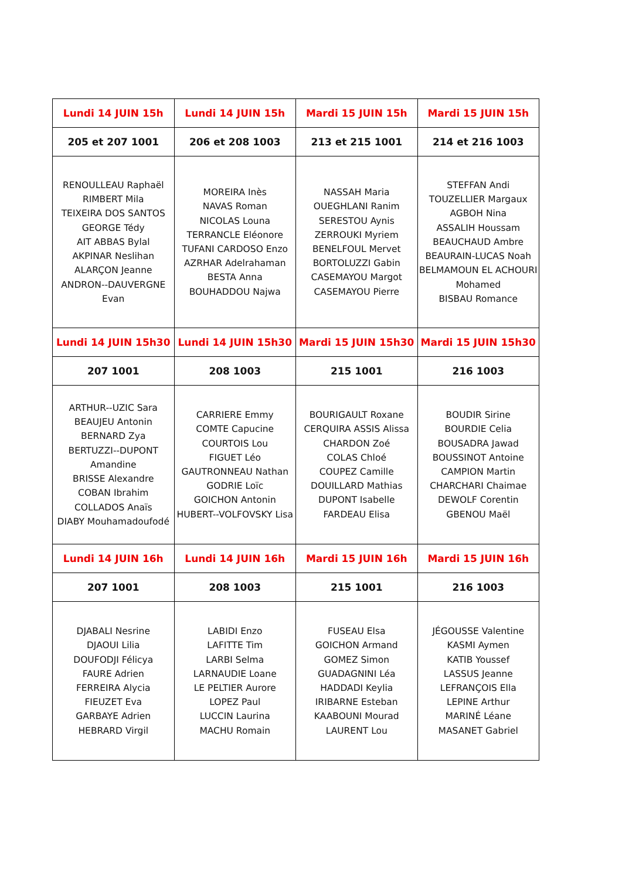| Lundi 14 JUIN 15h | Lundi 14 JUIN 15h | Mardi 15 JUIN 15h | Mardi 15 JUIN 15h |
| 205 et 207 1001 | 206 et 208 1003 | 213 et 215 1001 | 214 et 216 1003 |
| RENOULLEAU Raphaël RIMBERT Mila TEIXEIRA DOS SANTOS GEORGE Tédy AIT ABBAS Bylal AKPINAR Neslihan ALARÇON Jeanne ANDRON--DAUVERGNE Evan | MOREIRA Inès NAVAS Roman NICOLAS Louna TERRANCLE Eléonore TUFANI CARDOSO Enzo AZRHAR Adelrahaman BESTA Anna BOUHADDOU Najwa | NASSAH Maria OUEGHLANI Ranim SERESTOU Aynis ZERROUKI Myriem BENELFOUL Mervet BORTOLUZZI Gabin CASEMAYOU Margot CASEMAYOU Pierre | STEFFAN Andi TOUZELLIER Margaux AGBOH Nina ASSALIH Houssam BEAUCHAUD Ambre BEAURAIN-LUCAS Noah BELMAMOUN EL ACHOURI Mohamed BISBAU Romance |
| Lundi 14 JUIN 15h30 | Lundi 14 JUIN 15h30 | Mardi 15 JUIN 15h30 | Mardi 15 JUIN 15h30 |
| 207 1001 | 208 1003 | 215 1001 | 216 1003 |
| ARTHUR--UZIC Sara BEAUJEU Antonin BERNARD Zya BERTUZZI--DUPONT Amandine BRISSE Alexandre COBAN Ibrahim COLLADOS Anaïs DIABY Mouhamadoufodé | CARRIERE Emmy COMTE Capucine COURTOIS Lou FIGUET Léo GAUTRONNEAU Nathan GODRIE Loïc GOICHON Antonin HUBERT--VOLFOVSKY Lisa | BOURIGAULT Roxane CERQUIRA ASSIS Alissa CHARDON Zoé COLAS Chloé COUPEZ Camille DOUILLARD Mathias DUPONT Isabelle FARDEAU Elisa | BOUDIR Sirine BOURDIE Celia BOUSADRA Jawad BOUSSINOT Antoine CAMPION Martin CHARCHARI Chaimae DEWOLF Corentin GBENOU Maël |
| Lundi 14 JUIN 16h | Lundi 14 JUIN 16h | Mardi 15 JUIN 16h | Mardi 15 JUIN 16h |
| 207 1001 | 208 1003 | 215 1001 | 216 1003 |
| DJABALI Nesrine DJAOUI Lilia DOUFODJI Félicya FAURE Adrien FERREIRA Alycia FIEUZET Eva GARBAYE Adrien HEBRARD Virgil | LABIDI Enzo LAFITTE Tim LARBI Selma LARNAUDIE Loane LE PELTIER Aurore LOPEZ Paul LUCCIN Laurina MACHU Romain | FUSEAU Elsa GOICHON Armand GOMEZ Simon GUADAGNINI Léa HADDADI Keylia IRIBARNE Esteban KAABOUNI Mourad LAURENT Lou | JÉGOUSSE Valentine KASMI Aymen KATIB Youssef LASSUS Jeanne LEFRANÇOIS Ella LEPINE Arthur MARINÉ Léane MASANET Gabriel |